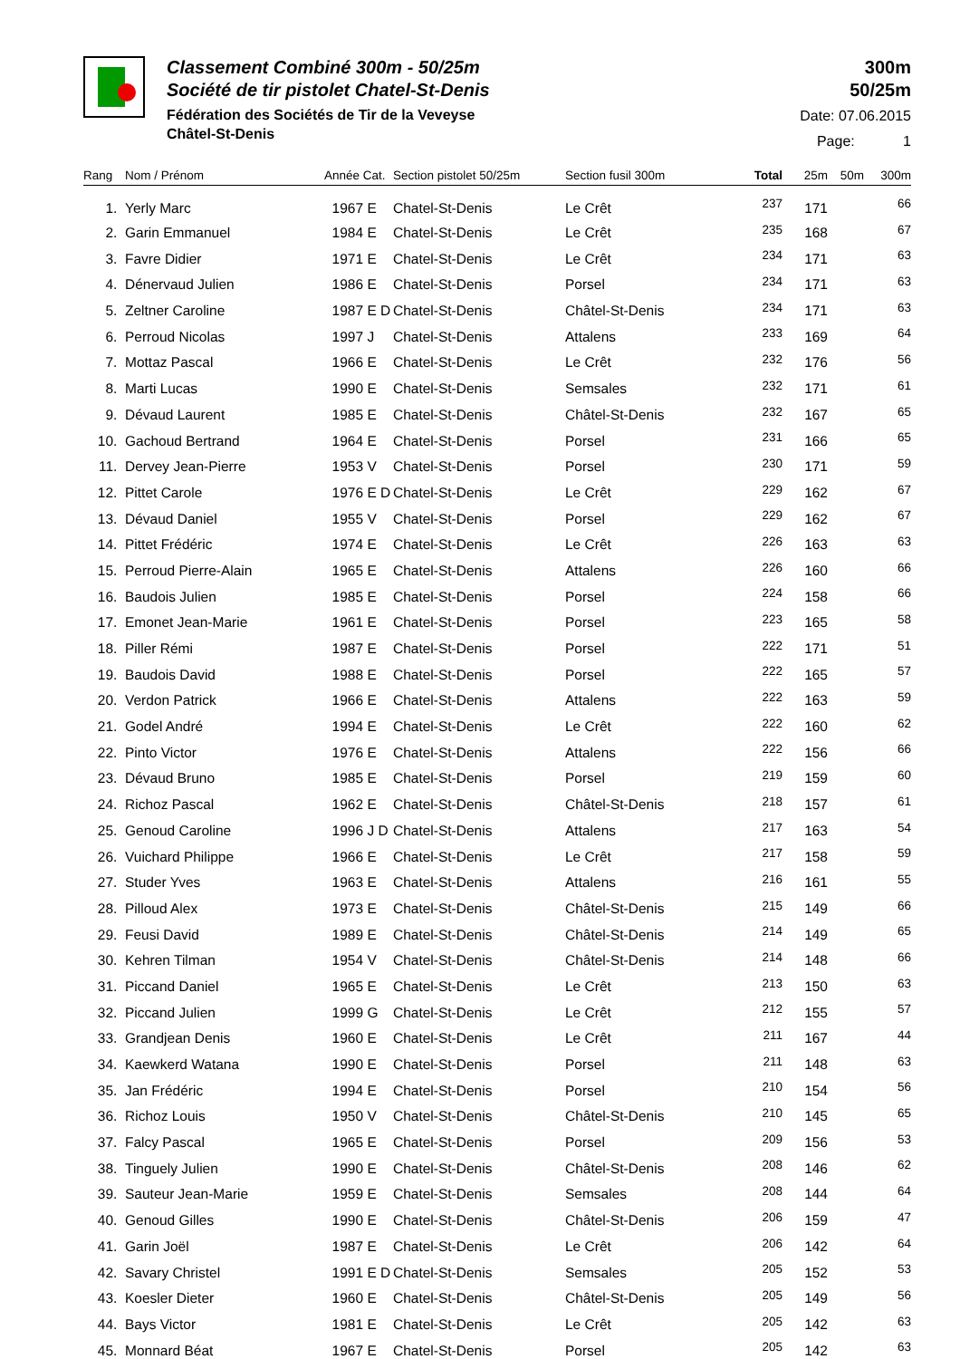Classement Combiné 300m - 50/25m
Société de tir pistolet Chatel-St-Denis
Fédération des Sociétés de Tir de la Veveyse
Châtel-St-Denis
300m
50/25m
Date: 07.06.2015
Page: 1
| Rang | Nom / Prénom | Année Cat. | Section pistolet 50/25m | Section fusil 300m | Total | 25m | 50m | 300m |
| --- | --- | --- | --- | --- | --- | --- | --- | --- |
| 1. | Yerly Marc | 1967 E | Chatel-St-Denis | Le Crêt | 237 | 171 | | 66 |
| 2. | Garin Emmanuel | 1984 E | Chatel-St-Denis | Le Crêt | 235 | 168 | | 67 |
| 3. | Favre Didier | 1971 E | Chatel-St-Denis | Le Crêt | 234 | 171 | | 63 |
| 4. | Dénervaud Julien | 1986 E | Chatel-St-Denis | Porsel | 234 | 171 | | 63 |
| 5. | Zeltner Caroline | 1987 E D | Chatel-St-Denis | Châtel-St-Denis | 234 | 171 | | 63 |
| 6. | Perroud Nicolas | 1997 J | Chatel-St-Denis | Attalens | 233 | 169 | | 64 |
| 7. | Mottaz Pascal | 1966 E | Chatel-St-Denis | Le Crêt | 232 | 176 | | 56 |
| 8. | Marti Lucas | 1990 E | Chatel-St-Denis | Semsales | 232 | 171 | | 61 |
| 9. | Dévaud Laurent | 1985 E | Chatel-St-Denis | Châtel-St-Denis | 232 | 167 | | 65 |
| 10. | Gachoud Bertrand | 1964 E | Chatel-St-Denis | Porsel | 231 | 166 | | 65 |
| 11. | Dervey Jean-Pierre | 1953 V | Chatel-St-Denis | Porsel | 230 | 171 | | 59 |
| 12. | Pittet Carole | 1976 E D | Chatel-St-Denis | Le Crêt | 229 | 162 | | 67 |
| 13. | Dévaud Daniel | 1955 V | Chatel-St-Denis | Porsel | 229 | 162 | | 67 |
| 14. | Pittet Frédéric | 1974 E | Chatel-St-Denis | Le Crêt | 226 | 163 | | 63 |
| 15. | Perroud Pierre-Alain | 1965 E | Chatel-St-Denis | Attalens | 226 | 160 | | 66 |
| 16. | Baudois Julien | 1985 E | Chatel-St-Denis | Porsel | 224 | 158 | | 66 |
| 17. | Emonet Jean-Marie | 1961 E | Chatel-St-Denis | Porsel | 223 | 165 | | 58 |
| 18. | Piller Rémi | 1987 E | Chatel-St-Denis | Porsel | 222 | 171 | | 51 |
| 19. | Baudois David | 1988 E | Chatel-St-Denis | Porsel | 222 | 165 | | 57 |
| 20. | Verdon Patrick | 1966 E | Chatel-St-Denis | Attalens | 222 | 163 | | 59 |
| 21. | Godel André | 1994 E | Chatel-St-Denis | Le Crêt | 222 | 160 | | 62 |
| 22. | Pinto Victor | 1976 E | Chatel-St-Denis | Attalens | 222 | 156 | | 66 |
| 23. | Dévaud Bruno | 1985 E | Chatel-St-Denis | Porsel | 219 | 159 | | 60 |
| 24. | Richoz Pascal | 1962 E | Chatel-St-Denis | Châtel-St-Denis | 218 | 157 | | 61 |
| 25. | Genoud Caroline | 1996 J D | Chatel-St-Denis | Attalens | 217 | 163 | | 54 |
| 26. | Vuichard Philippe | 1966 E | Chatel-St-Denis | Le Crêt | 217 | 158 | | 59 |
| 27. | Studer Yves | 1963 E | Chatel-St-Denis | Attalens | 216 | 161 | | 55 |
| 28. | Pilloud Alex | 1973 E | Chatel-St-Denis | Châtel-St-Denis | 215 | 149 | | 66 |
| 29. | Feusi David | 1989 E | Chatel-St-Denis | Châtel-St-Denis | 214 | 149 | | 65 |
| 30. | Kehren Tilman | 1954 V | Chatel-St-Denis | Châtel-St-Denis | 214 | 148 | | 66 |
| 31. | Piccand Daniel | 1965 E | Chatel-St-Denis | Le Crêt | 213 | 150 | | 63 |
| 32. | Piccand Julien | 1999 G | Chatel-St-Denis | Le Crêt | 212 | 155 | | 57 |
| 33. | Grandjean Denis | 1960 E | Chatel-St-Denis | Le Crêt | 211 | 167 | | 44 |
| 34. | Kaewkerd Watana | 1990 E | Chatel-St-Denis | Porsel | 211 | 148 | | 63 |
| 35. | Jan Frédéric | 1994 E | Chatel-St-Denis | Porsel | 210 | 154 | | 56 |
| 36. | Richoz Louis | 1950 V | Chatel-St-Denis | Châtel-St-Denis | 210 | 145 | | 65 |
| 37. | Falcy Pascal | 1965 E | Chatel-St-Denis | Porsel | 209 | 156 | | 53 |
| 38. | Tinguely Julien | 1990 E | Chatel-St-Denis | Châtel-St-Denis | 208 | 146 | | 62 |
| 39. | Sauteur Jean-Marie | 1959 E | Chatel-St-Denis | Semsales | 208 | 144 | | 64 |
| 40. | Genoud Gilles | 1990 E | Chatel-St-Denis | Châtel-St-Denis | 206 | 159 | | 47 |
| 41. | Garin Joël | 1987 E | Chatel-St-Denis | Le Crêt | 206 | 142 | | 64 |
| 42. | Savary Christel | 1991 E D | Chatel-St-Denis | Semsales | 205 | 152 | | 53 |
| 43. | Koesler Dieter | 1960 E | Chatel-St-Denis | Châtel-St-Denis | 205 | 149 | | 56 |
| 44. | Bays Victor | 1981 E | Chatel-St-Denis | Le Crêt | 205 | 142 | | 63 |
| 45. | Monnard Béat | 1967 E | Chatel-St-Denis | Porsel | 205 | 142 | | 63 |